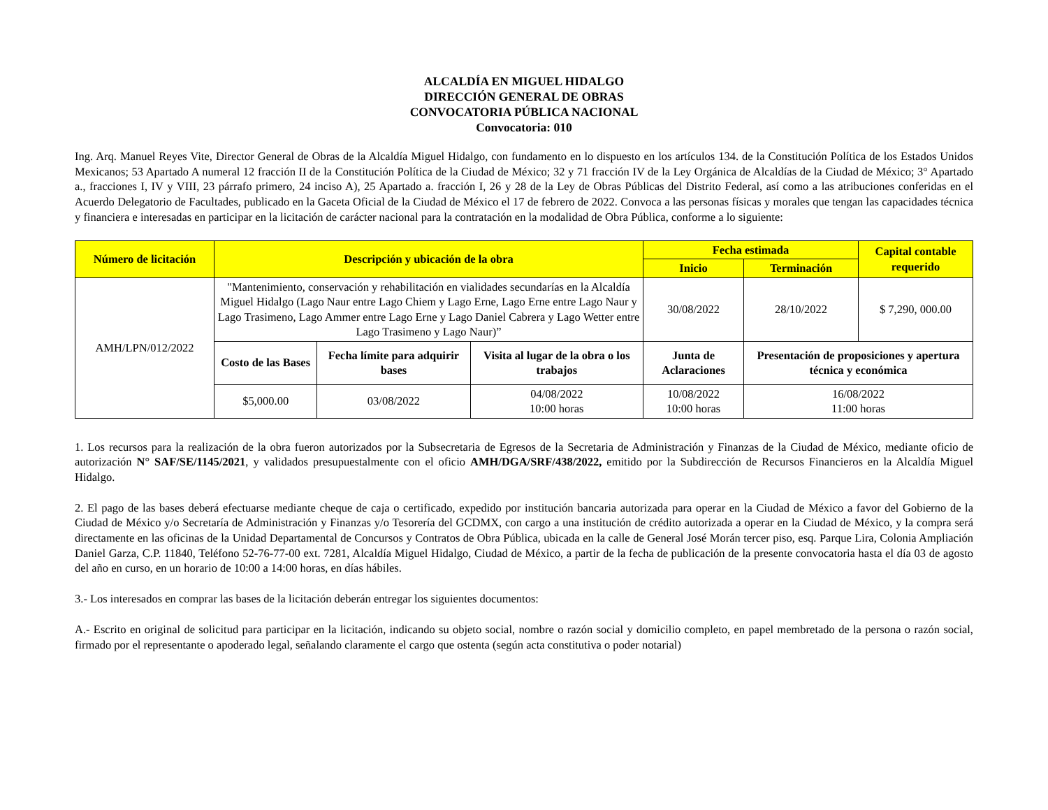ALCALDÍA EN MIGUEL HIDALGO
DIRECCIÓN GENERAL DE OBRAS
CONVOCATORIA PÚBLICA NACIONAL
Convocatoria: 010
Ing. Arq. Manuel Reyes Vite, Director General de Obras de la Alcaldía Miguel Hidalgo, con fundamento en lo dispuesto en los artículos 134. de la Constitución Política de los Estados Unidos Mexicanos; 53 Apartado A numeral 12 fracción II de la Constitución Política de la Ciudad de México; 32 y 71 fracción IV de la Ley Orgánica de Alcaldías de la Ciudad de México; 3° Apartado a., fracciones I, IV y VIII, 23 párrafo primero, 24 inciso A), 25 Apartado a. fracción I, 26 y 28 de la Ley de Obras Públicas del Distrito Federal, así como a las atribuciones conferidas en el Acuerdo Delegatorio de Facultades, publicado en la Gaceta Oficial de la Ciudad de México el 17 de febrero de 2022. Convoca a las personas físicas y morales que tengan las capacidades técnica y financiera e interesadas en participar en la licitación de carácter nacional para la contratación en la modalidad de Obra Pública, conforme a lo siguiente:
| Número de licitación | Descripción y ubicación de la obra | | | Fecha estimada | | Capital contable requerido |
| --- | --- | --- | --- | --- | --- | --- |
| | | | | Inicio | Terminación | |
| AMH/LPN/012/2022 | "Mantenimiento, conservación y rehabilitación en vialidades secundarías en la Alcaldía Miguel Hidalgo (Lago Naur entre Lago Chiem y Lago Erne, Lago Erne entre Lago Naur y Lago Trasimeno, Lago Ammer entre Lago Erne y Lago Daniel Cabrera y Lago Wetter entre Lago Trasimeno y Lago Naur)” | | | 30/08/2022 | 28/10/2022 | $ 7,290, 000.00 |
| | Costo de las Bases | Fecha límite para adquirir bases | Visita al lugar de la obra o los trabajos | Junta de Aclaraciones | Presentación de proposiciones y apertura técnica y económica | |
| | $5,000.00 | 03/08/2022 | 04/08/2022 10:00 horas | 10/08/2022 10:00 horas | 16/08/2022 11:00 horas | |
1. Los recursos para la realización de la obra fueron autorizados por la Subsecretaria de Egresos de la Secretaria de Administración y Finanzas de la Ciudad de México, mediante oficio de autorización N° SAF/SE/1145/2021, y validados presupuestalmente con el oficio AMH/DGA/SRF/438/2022, emitido por la Subdirección de Recursos Financieros en la Alcaldía Miguel Hidalgo.
2. El pago de las bases deberá efectuarse mediante cheque de caja o certificado, expedido por institución bancaria autorizada para operar en la Ciudad de México a favor del Gobierno de la Ciudad de México y/o Secretaría de Administración y Finanzas y/o Tesorería del GCDMX, con cargo a una institución de crédito autorizada a operar en la Ciudad de México, y la compra será directamente en las oficinas de la Unidad Departamental de Concursos y Contratos de Obra Pública, ubicada en la calle de General José Morán tercer piso, esq. Parque Lira, Colonia Ampliación Daniel Garza, C.P. 11840, Teléfono 52-76-77-00 ext. 7281, Alcaldía Miguel Hidalgo, Ciudad de México, a partir de la fecha de publicación de la presente convocatoria hasta el día 03 de agosto del año en curso, en un horario de 10:00 a 14:00 horas, en días hábiles.
3.- Los interesados en comprar las bases de la licitación deberán entregar los siguientes documentos:
A.- Escrito en original de solicitud para participar en la licitación, indicando su objeto social, nombre o razón social y domicilio completo, en papel membretado de la persona o razón social, firmado por el representante o apoderado legal, señalando claramente el cargo que ostenta (según acta constitutiva o poder notarial)